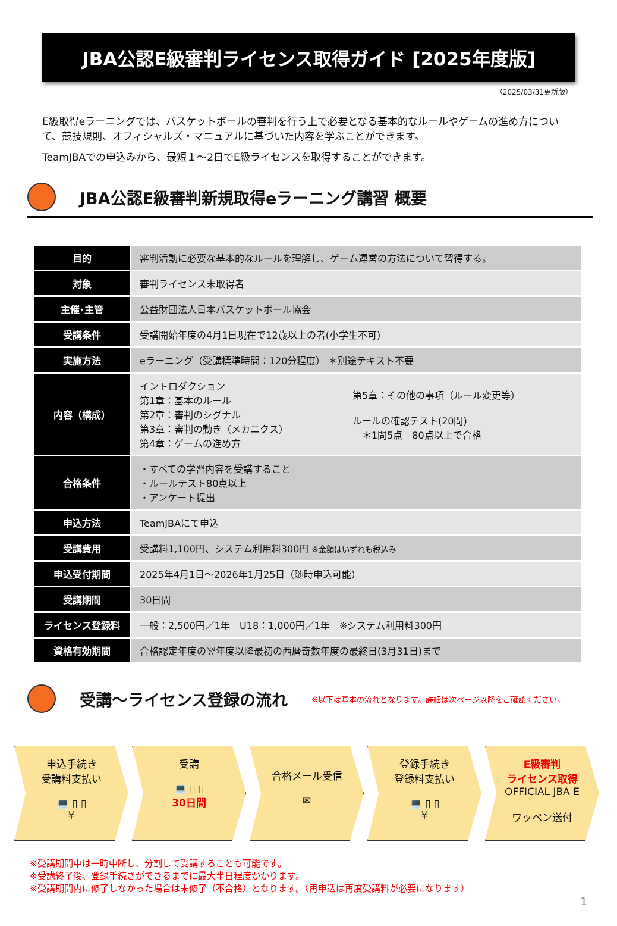JBA公認E級審判ライセンス取得ガイド [2025年度版]
（2025/03/31更新版）
E級取得eラーニングでは、バスケットボールの審判を行う上で必要となる基本的なルールやゲームの進め方について、競技規則、オフィシャルズ・マニュアルに基づいた内容を学ぶことができます。
TeamJBAでの申込みから、最短１～2日でE級ライセンスを取得することができます。
JBA公認E級審判新規取得eラーニング講習 概要
| 目的 | 審判活動に必要な基本的なルールを理解し、ゲーム運営の方法について習得する。 | |
| 対象 | 審判ライセンス未取得者 | |
| 主催･主管 | 公益財団法人日本バスケットボール協会 | |
| 受講条件 | 受講開始年度の4月1日現在で12歳以上の者(小学生不可) | |
| 実施方法 | eラーニング（受講標準時間：120分程度） ＊別途テキスト不要 | |
| 内容（構成） | イントロダクション 第1章：基本のルール 第2章：審判のシグナル 第3章：審判の動き（メカニクス） 第4章：ゲームの進め方 | 第5章：その他の事項（ルール変更等） ルールの確認テスト(20問) ＊1問5点 80点以上で合格 |
| 合格条件 | ・すべての学習内容を受講すること ・ルールテスト80点以上 ・アンケート提出 | |
| 申込方法 | TeamJBAにて申込 | |
| 受講費用 | 受講料1,100円、システム利用料300円 ※金額はいずれも税込み | |
| 申込受付期間 | 2025年4月1日～2026年1月25日（随時申込可能） | |
| 受講期間 | 30日間 | |
| ライセンス登録料 | 一般：2,500円／1年 U18：1,000円／1年 ※システム利用料300円 | |
| 資格有効期間 | 合格認定年度の翌年度以降最初の西暦奇数年度の最終日(3月31日)まで | |
受講～ライセンス登録の流れ ※以下は基本の流れとなります。詳細は次ページ以降をご確認ください。
申込手続き
受講料支払い
💻 ▯ ▯
¥
受講
💻 ▯ ▯
30日間
合格メール受信
✉
登録手続き
登録料支払い
💻 ▯ ▯
¥
E級審判
ライセンス取得
OFFICIAL JBA E
ワッペン送付
※受講期間中は一時中断し、分割して受講することも可能です。
※受講終了後、登録手続きができるまでに最大半日程度かかります。
※受講期間内に修了しなかった場合は未修了（不合格）となります。（再申込は再度受講料が必要になります）
1